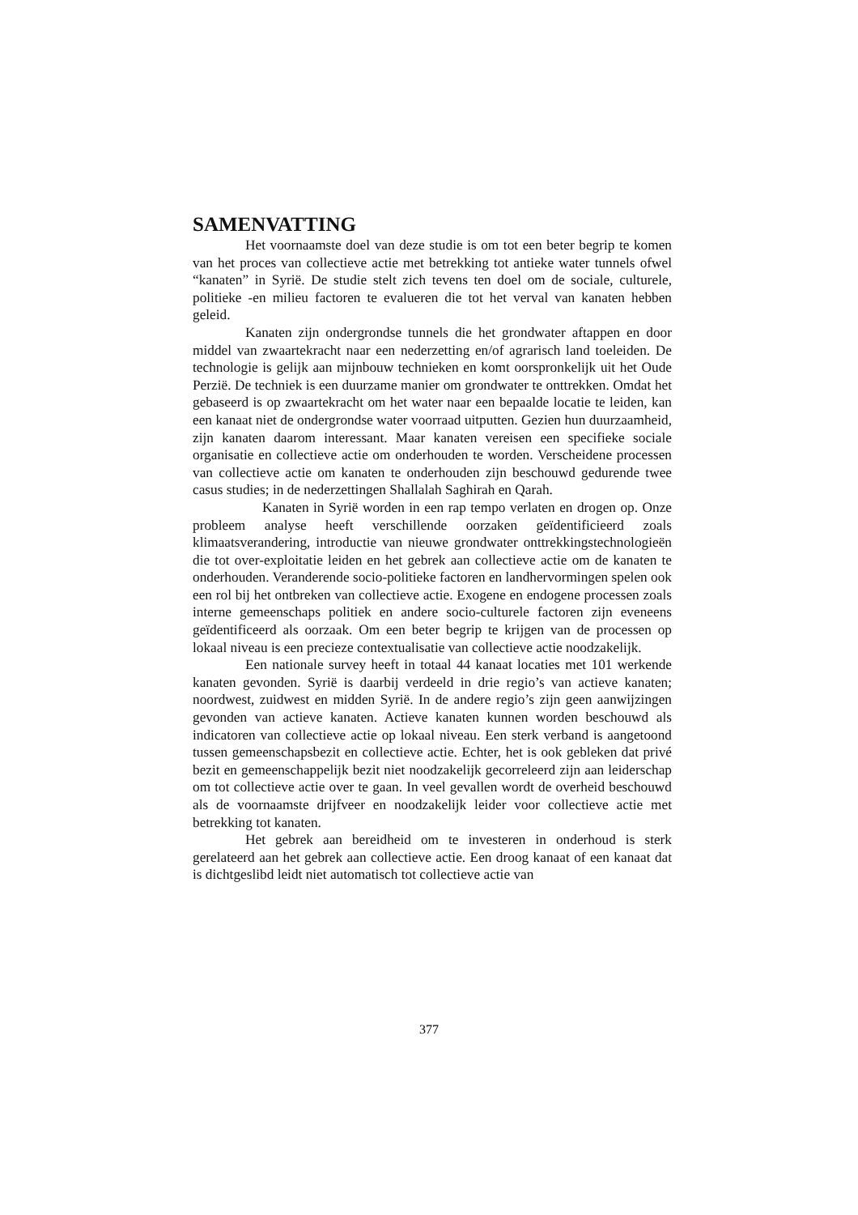SAMENVATTING
Het voornaamste doel van deze studie is om tot een beter begrip te komen van het proces van collectieve actie met betrekking tot antieke water tunnels ofwel “kanaten” in Syrië. De studie stelt zich tevens ten doel om de sociale, culturele, politieke -en milieu factoren te evalueren die tot het verval van kanaten hebben geleid.
Kanaten zijn ondergrondse tunnels die het grondwater aftappen en door middel van zwaartekracht naar een nederzetting en/of agrarisch land toeleiden. De technologie is gelijk aan mijnbouw technieken en komt oorspronkelijk uit het Oude Perzië. De techniek is een duurzame manier om grondwater te onttrekken. Omdat het gebaseerd is op zwaartekracht om het water naar een bepaalde locatie te leiden, kan een kanaat niet de ondergrondse water voorraad uitputten. Gezien hun duurzaamheid, zijn kanaten daarom interessant. Maar kanaten vereisen een specifieke sociale organisatie en collectieve actie om onderhouden te worden. Verscheidene processen van collectieve actie om kanaten te onderhouden zijn beschouwd gedurende twee casus studies; in de nederzettingen Shallalah Saghirah en Qarah.
Kanaten in Syrië worden in een rap tempo verlaten en drogen op. Onze probleem analyse heeft verschillende oorzaken geïdentificieerd zoals klimaatsverandering, introductie van nieuwe grondwater onttrekkingstechnologieën die tot over-exploitatie leiden en het gebrek aan collectieve actie om de kanaten te onderhouden. Veranderende socio-politieke factoren en landhervormingen spelen ook een rol bij het ontbreken van collectieve actie. Exogene en endogene processen zoals interne gemeenschaps politiek en andere socio-culturele factoren zijn eveneens geïdentificeerd als oorzaak. Om een beter begrip te krijgen van de processen op lokaal niveau is een precieze contextualisatie van collectieve actie noodzakelijk.
Een nationale survey heeft in totaal 44 kanaat locaties met 101 werkende kanaten gevonden. Syrië is daarbij verdeeld in drie regio’s van actieve kanaten; noordwest, zuidwest en midden Syrië. In de andere regio’s zijn geen aanwijzingen gevonden van actieve kanaten. Actieve kanaten kunnen worden beschouwd als indicatoren van collectieve actie op lokaal niveau. Een sterk verband is aangetoond tussen gemeenschapsbezit en collectieve actie. Echter, het is ook gebleken dat privé bezit en gemeenschappelijk bezit niet noodzakelijk gecorreleerd zijn aan leiderschap om tot collectieve actie over te gaan. In veel gevallen wordt de overheid beschouwd als de voornaamste drijfveer en noodzakelijk leider voor collectieve actie met betrekking tot kanaten.
Het gebrek aan bereidheid om te investeren in onderhoud is sterk gerelateerd aan het gebrek aan collectieve actie. Een droog kanaat of een kanaat dat is dichtgeslibd leidt niet automatisch tot collectieve actie van
377